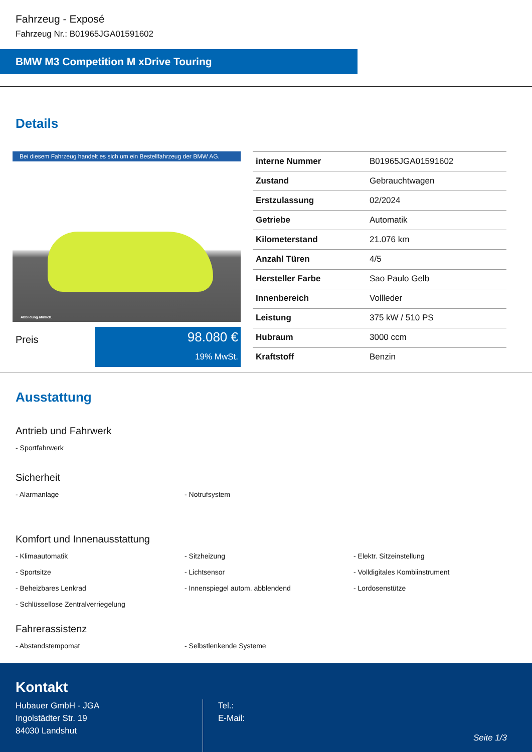Fahrzeug - Exposé
Fahrzeug Nr.: B01965JGA01591602
BMW M3 Competition M xDrive Touring
Details
Bei diesem Fahrzeug handelt es sich um ein Bestellfahrzeug der BMW AG.
Abbildung ähnlich.
Preis
98.080 €
19% MwSt.
| interne Nummer | B01965JGA01591602 |
| Zustand | Gebrauchtwagen |
| Erstzulassung | 02/2024 |
| Getriebe | Automatik |
| Kilometerstand | 21.076 km |
| Anzahl Türen | 4/5 |
| Hersteller Farbe | Sao Paulo Gelb |
| Innenbereich | Vollleder |
| Leistung | 375 kW / 510 PS |
| Hubraum | 3000 ccm |
| Kraftstoff | Benzin |
Ausstattung
Antrieb und Fahrwerk
- Sportfahrwerk
Sicherheit
- Alarmanlage
- Notrufsystem
Komfort und Innenausstattung
- Klimaautomatik
- Sitzheizung
- Elektr. Sitzeinstellung
- Sportsitze
- Lichtsensor
- Volldigitales Kombiinstrument
- Beheizbares Lenkrad
- Innenspiegel autom. abblendend
- Lordosenstütze
- Schlüssellose Zentralverriegelung
Fahrerassistenz
- Abstandstempomat
- Selbstlenkende Systeme
Kontakt
Hubauer GmbH - JGA
Ingolstädter Str. 19
84030 Landshut
Tel.:
E-Mail:
Seite 1/3